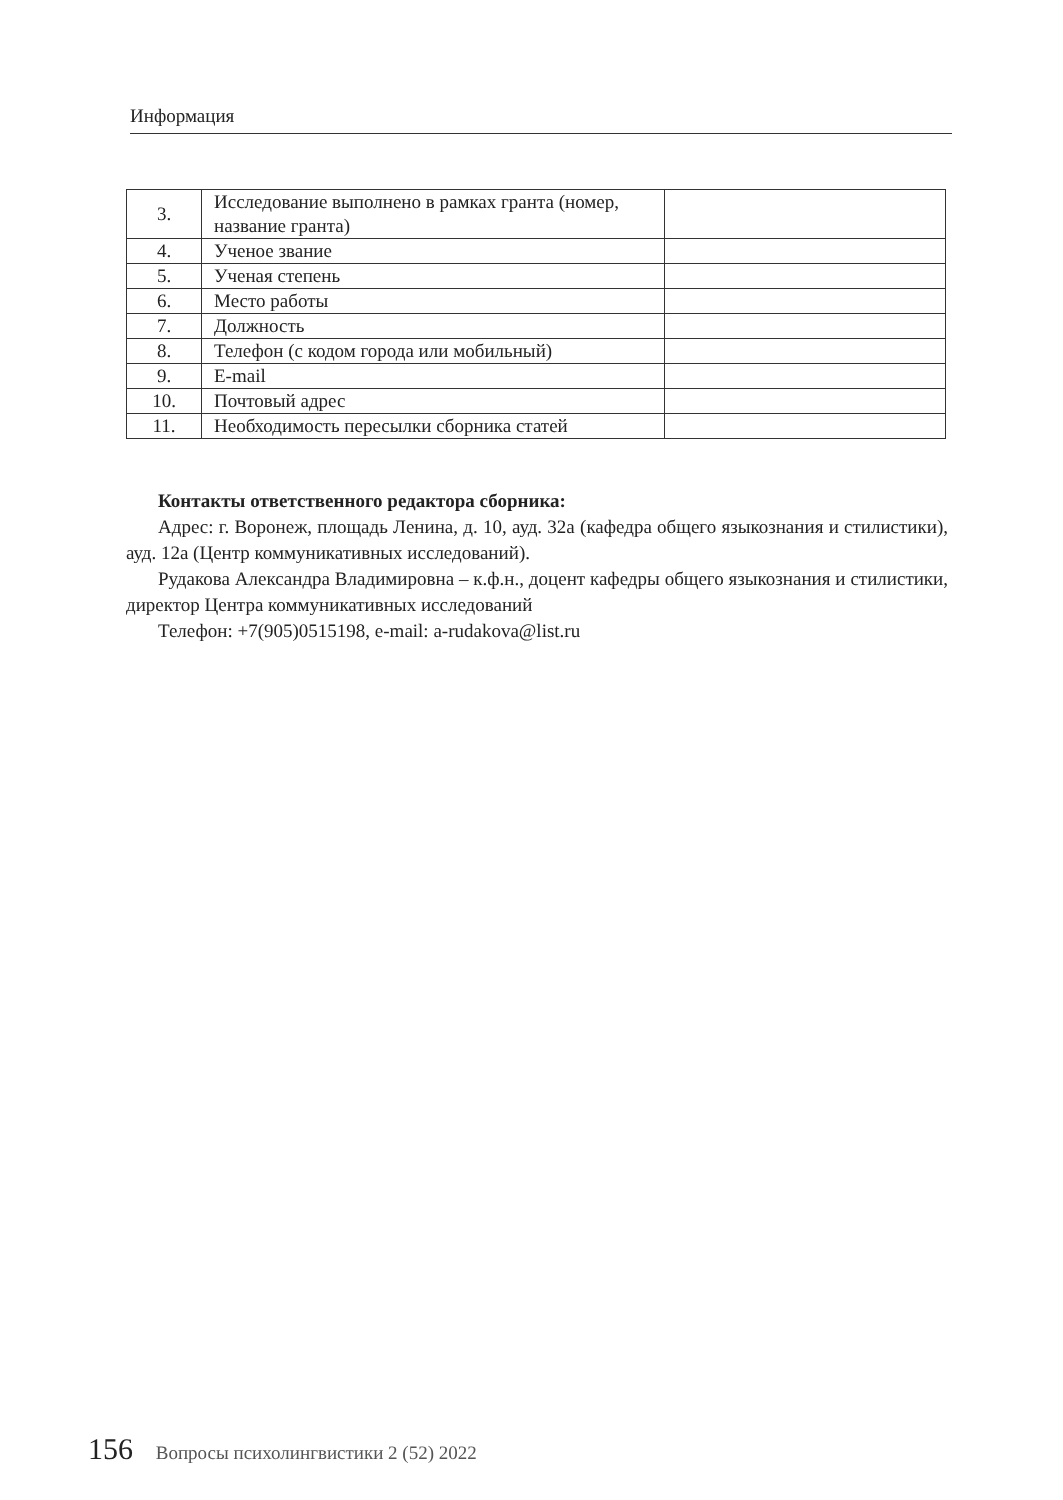Информация
| 3. | Исследование выполнено в рамках гранта (номер, название гранта) | |
| 4. | Ученое звание | |
| 5. | Ученая степень | |
| 6. | Место работы | |
| 7. | Должность | |
| 8. | Телефон (с кодом города или мобильный) | |
| 9. | E-mail | |
| 10. | Почтовый адрес | |
| 11. | Необходимость пересылки сборника статей | |
Контакты ответственного редактора сборника:
Адрес: г. Воронеж, площадь Ленина, д. 10, ауд. 32а (кафедра общего языкознания и стилистики), ауд. 12а (Центр коммуникативных исследований).
Рудакова Александра Владимировна – к.ф.н., доцент кафедры общего языкознания и стилистики, директор Центра коммуникативных исследований
Телефон: +7(905)0515198, e-mail: a-rudakova@list.ru
156 Вопросы психолингвистики 2 (52) 2022